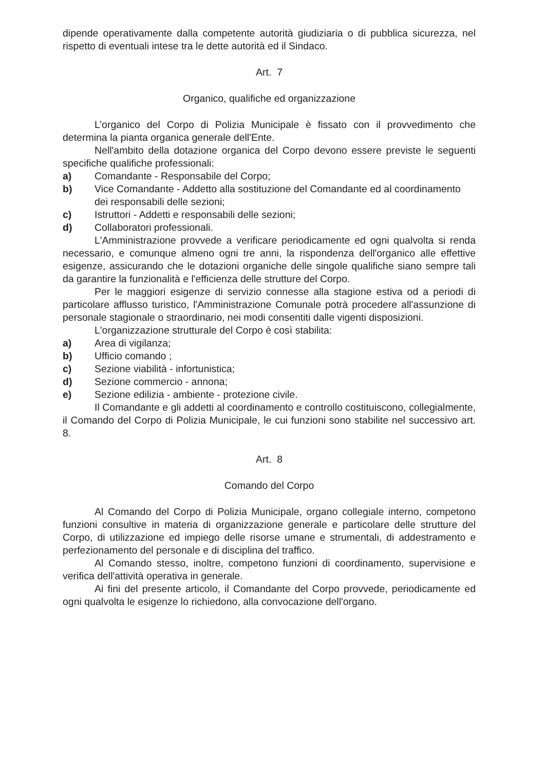dipende operativamente dalla competente autorità giudiziaria o di pubblica sicurezza, nel rispetto di eventuali intese tra le dette autorità ed il Sindaco.
Art. 7
Organico, qualifiche ed organizzazione
L’organico del Corpo di Polizia Municipale è fissato con il provvedimento che determina la pianta organica generale dell'Ente.
Nell'ambito della dotazione organica del Corpo devono essere previste le seguenti specifiche qualifiche professionali:
a) Comandante - Responsabile del Corpo;
b) Vice Comandante - Addetto alla sostituzione del Comandante ed al coordinamento dei responsabili delle sezioni;
c) Istruttori - Addetti e responsabili delle sezioni;
d) Collaboratori professionali.
L'Amministrazione provvede a verificare periodicamente ed ogni qualvolta si renda necessario, e comunque almeno ogni tre anni, la rispondenza dell'organico alle effettive esigenze, assicurando che le dotazioni organiche delle singole qualifiche siano sempre tali da garantire la funzionalità e l'efficienza delle strutture del Corpo.
Per le maggiori esigenze di servizio connesse alla stagione estiva od a periodi di particolare afflusso turistico, l'Amministrazione Comunale potrà procedere all'assunzione di personale stagionale o straordinario, nei modi consentiti dalle vigenti disposizioni.
L'organizzazione strutturale del Corpo è così stabilita:
a) Area di vigilanza;
b) Ufficio comando ;
c) Sezione viabilità - infortunistica;
d) Sezione commercio - annona;
e) Sezione edilizia - ambiente - protezione civile.
Il Comandante e gli addetti al coordinamento e controllo costituiscono, collegialmente, il Comando del Corpo di Polizia Municipale, le cui funzioni sono stabilite nel successivo art. 8.
Art. 8
Comando del Corpo
Al Comando del Corpo di Polizia Municipale, organo collegiale interno, competono funzioni consultive in materia di organizzazione generale e particolare delle strutture del Corpo, di utilizzazione ed impiego delle risorse umane e strumentali, di addestramento e perfezionamento del personale e di disciplina del traffico.
Al Comando stesso, inoltre, competono funzioni di coordinamento, supervisione e verifica dell'attività operativa in generale.
Ai fini del presente articolo, il Comandante del Corpo provvede, periodicamente ed ogni qualvolta le esigenze lo richiedono, alla convocazione dell'organo.